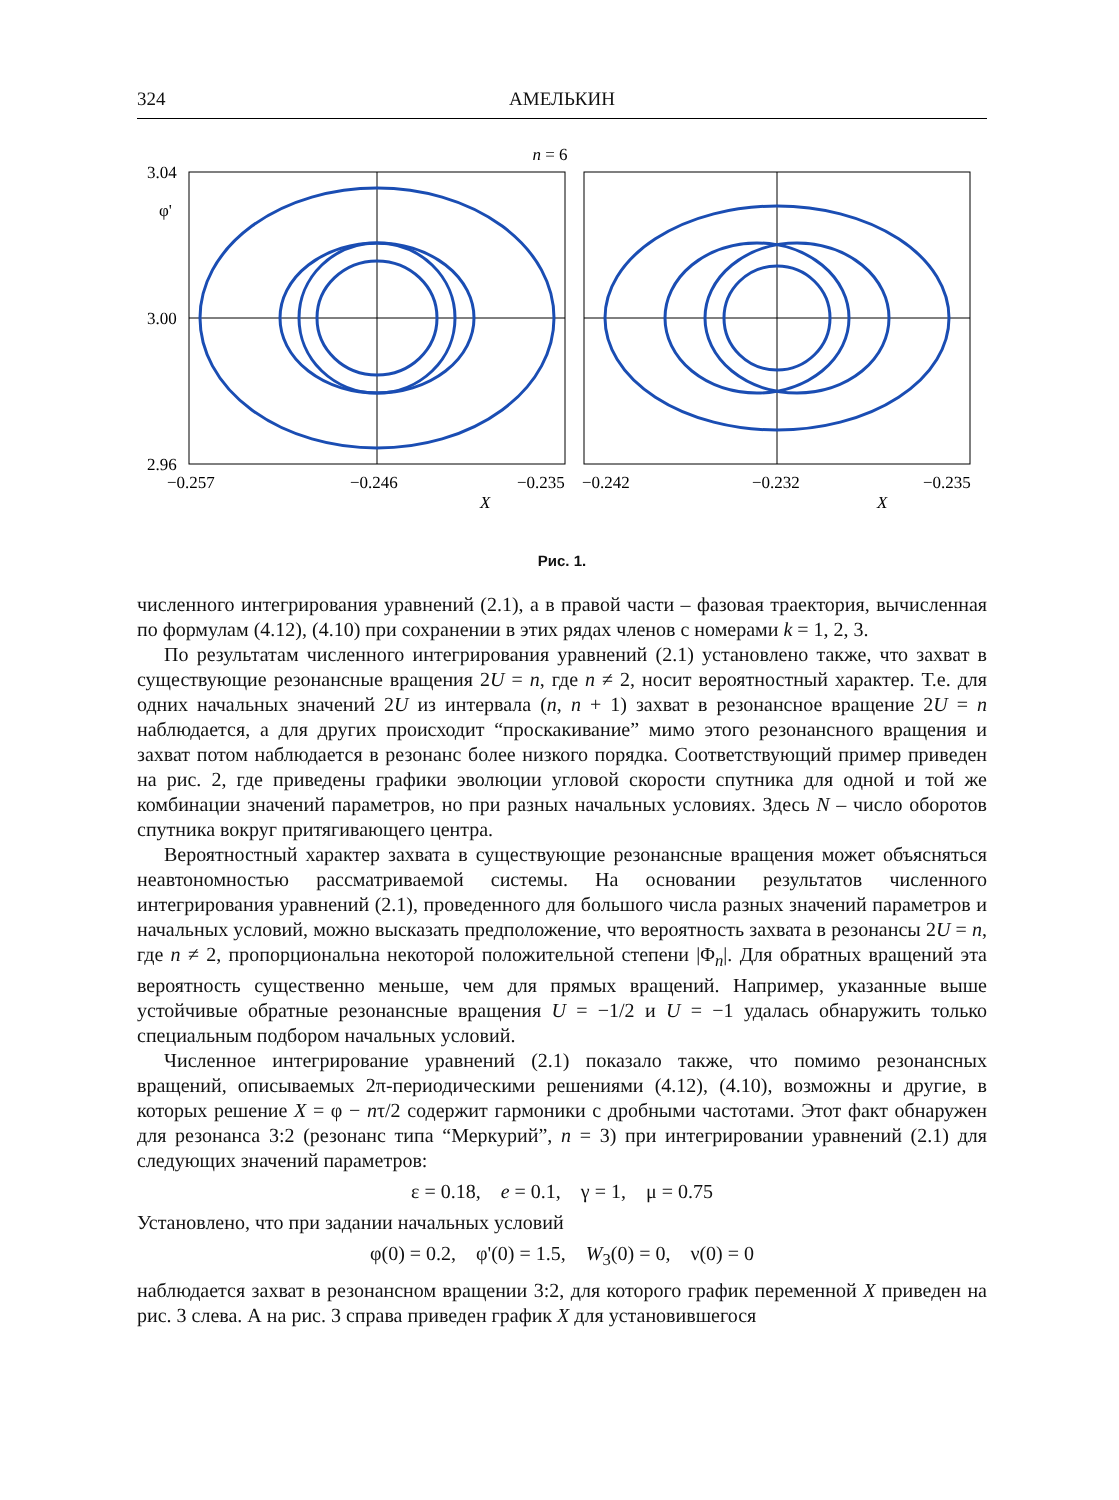324 АМЕЛЬКИН
n = 6
3.04
φ'
3.00
2.96
−0.257
−0.246
−0.235
−0.242
−0.232
−0.235
X
X
Рис. 1.
численного интегрирования уравнений (2.1), а в правой части – фазовая траектория, вычисленная по формулам (4.12), (4.10) при сохранении в этих рядах членов с номерами k = 1, 2, 3.
По результатам численного интегрирования уравнений (2.1) установлено также, что захват в существующие резонансные вращения 2U = n, где n ≠ 2, носит вероятностный характер. Т.е. для одних начальных значений 2U из интервала (n, n + 1) захват в резонансное вращение 2U = n наблюдается, а для других происходит “проскакивание” мимо этого резонансного вращения и захват потом наблюдается в резонанс более низкого порядка. Соответствующий пример приведен на рис. 2, где приведены графики эволюции угловой скорости спутника для одной и той же комбинации значений параметров, но при разных начальных условиях. Здесь N – число оборотов спутника вокруг притягивающего центра.
Вероятностный характер захвата в существующие резонансные вращения может объясняться неавтономностью рассматриваемой системы. На основании результатов численного интегрирования уравнений (2.1), проведенного для большого числа разных значений параметров и начальных условий, можно высказать предположение, что вероятность захвата в резонансы 2U = n, где n ≠ 2, пропорциональна некоторой положительной степени |Φ<sub>n</sub>|. Для обратных вращений эта вероятность существенно меньше, чем для прямых вращений. Например, указанные выше устойчивые обратные резонансные вращения U = −1/2 и U = −1 удалась обнаружить только специальным подбором начальных условий.
Численное интегрирование уравнений (2.1) показало также, что помимо резонансных вращений, описываемых 2π-периодическими решениями (4.12), (4.10), возможны и другие, в которых решение X = φ − nτ/2 содержит гармоники с дробными частотами. Этот факт обнаружен для резонанса 3:2 (резонанс типа “Меркурий”, n = 3) при интегрировании уравнений (2.1) для следующих значений параметров:
ε = 0.18, e = 0.1, γ = 1, μ = 0.75
Установлено, что при задании начальных условий
φ(0) = 0.2, φ'(0) = 1.5, W<sub>3</sub>(0) = 0, ν(0) = 0
наблюдается захват в резонансном вращении 3:2, для которого график переменной X приведен на рис. 3 слева. А на рис. 3 справа приведен график X для установившегося